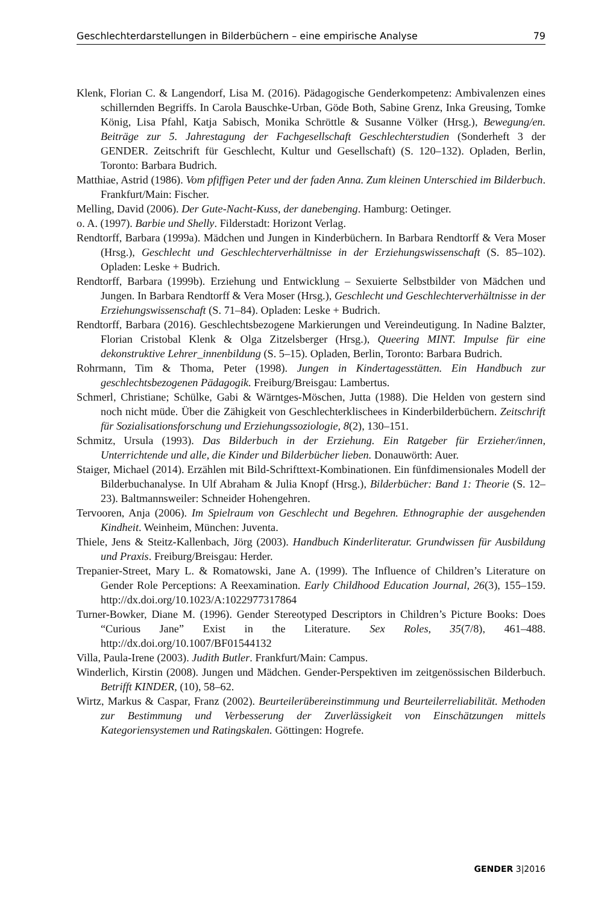Geschlechterdarstellungen in Bilderbüchern – eine empirische Analyse 79
Klenk, Florian C. & Langendorf, Lisa M. (2016). Pädagogische Genderkompetenz: Ambivalenzen eines schillernden Begriffs. In Carola Bauschke-Urban, Göde Both, Sabine Grenz, Inka Greusing, Tomke König, Lisa Pfahl, Katja Sabisch, Monika Schröttle & Susanne Völker (Hrsg.), Bewegung/en. Beiträge zur 5. Jahrestagung der Fachgesellschaft Geschlechterstudien (Sonderheft 3 der GENDER. Zeitschrift für Geschlecht, Kultur und Gesellschaft) (S. 120–132). Opladen, Berlin, Toronto: Barbara Budrich.
Matthiae, Astrid (1986). Vom pfiffigen Peter und der faden Anna. Zum kleinen Unterschied im Bilderbuch. Frankfurt/Main: Fischer.
Melling, David (2006). Der Gute-Nacht-Kuss, der danebenging. Hamburg: Oetinger.
o. A. (1997). Barbie und Shelly. Filderstadt: Horizont Verlag.
Rendtorff, Barbara (1999a). Mädchen und Jungen in Kinderbüchern. In Barbara Rendtorff & Vera Moser (Hrsg.), Geschlecht und Geschlechterverhältnisse in der Erziehungswissenschaft (S. 85–102). Opladen: Leske + Budrich.
Rendtorff, Barbara (1999b). Erziehung und Entwicklung – Sexuierte Selbstbilder von Mädchen und Jungen. In Barbara Rendtorff & Vera Moser (Hrsg.), Geschlecht und Geschlechterverhältnisse in der Erziehungswissenschaft (S. 71–84). Opladen: Leske + Budrich.
Rendtorff, Barbara (2016). Geschlechtsbezogene Markierungen und Vereindeutigung. In Nadine Balzter, Florian Cristobal Klenk & Olga Zitzelsberger (Hrsg.), Queering MINT. Impulse für eine dekonstruktive Lehrer_innenbildung (S. 5–15). Opladen, Berlin, Toronto: Barbara Budrich.
Rohrmann, Tim & Thoma, Peter (1998). Jungen in Kindertagesstätten. Ein Handbuch zur geschlechtsbezogenen Pädagogik. Freiburg/Breisgau: Lambertus.
Schmerl, Christiane; Schülke, Gabi & Wärntges-Möschen, Jutta (1988). Die Helden von gestern sind noch nicht müde. Über die Zähigkeit von Geschlechterklischees in Kinderbilderbüchern. Zeitschrift für Sozialisationsforschung und Erziehungssoziologie, 8(2), 130–151.
Schmitz, Ursula (1993). Das Bilderbuch in der Erziehung. Ein Ratgeber für Erzieher/innen, Unterrichtende und alle, die Kinder und Bilderbücher lieben. Donauwörth: Auer.
Staiger, Michael (2014). Erzählen mit Bild-Schrifttext-Kombinationen. Ein fünfdimensionales Modell der Bilderbuchanalyse. In Ulf Abraham & Julia Knopf (Hrsg.), Bilderbücher: Band 1: Theorie (S. 12–23). Baltmannsweiler: Schneider Hohengehren.
Tervooren, Anja (2006). Im Spielraum von Geschlecht und Begehren. Ethnographie der ausgehenden Kindheit. Weinheim, München: Juventa.
Thiele, Jens & Steitz-Kallenbach, Jörg (2003). Handbuch Kinderliteratur. Grundwissen für Ausbildung und Praxis. Freiburg/Breisgau: Herder.
Trepanier-Street, Mary L. & Romatowski, Jane A. (1999). The Influence of Children’s Literature on Gender Role Perceptions: A Reexamination. Early Childhood Education Journal, 26(3), 155–159. http://dx.doi.org/10.1023/A:1022977317864
Turner-Bowker, Diane M. (1996). Gender Stereotyped Descriptors in Children’s Picture Books: Does “Curious Jane” Exist in the Literature. Sex Roles, 35(7/8), 461–488. http://dx.doi.org/10.1007/BF01544132
Villa, Paula-Irene (2003). Judith Butler. Frankfurt/Main: Campus.
Winderlich, Kirstin (2008). Jungen und Mädchen. Gender-Perspektiven im zeitgenössischen Bilderbuch. Betrifft KINDER, (10), 58–62.
Wirtz, Markus & Caspar, Franz (2002). Beurteilerübereinstimmung und Beurteilerreliabilität. Methoden zur Bestimmung und Verbesserung der Zuverlässigkeit von Einschätzungen mittels Kategoriensystemen und Ratingskalen. Göttingen: Hogrefe.
GENDER 3|2016